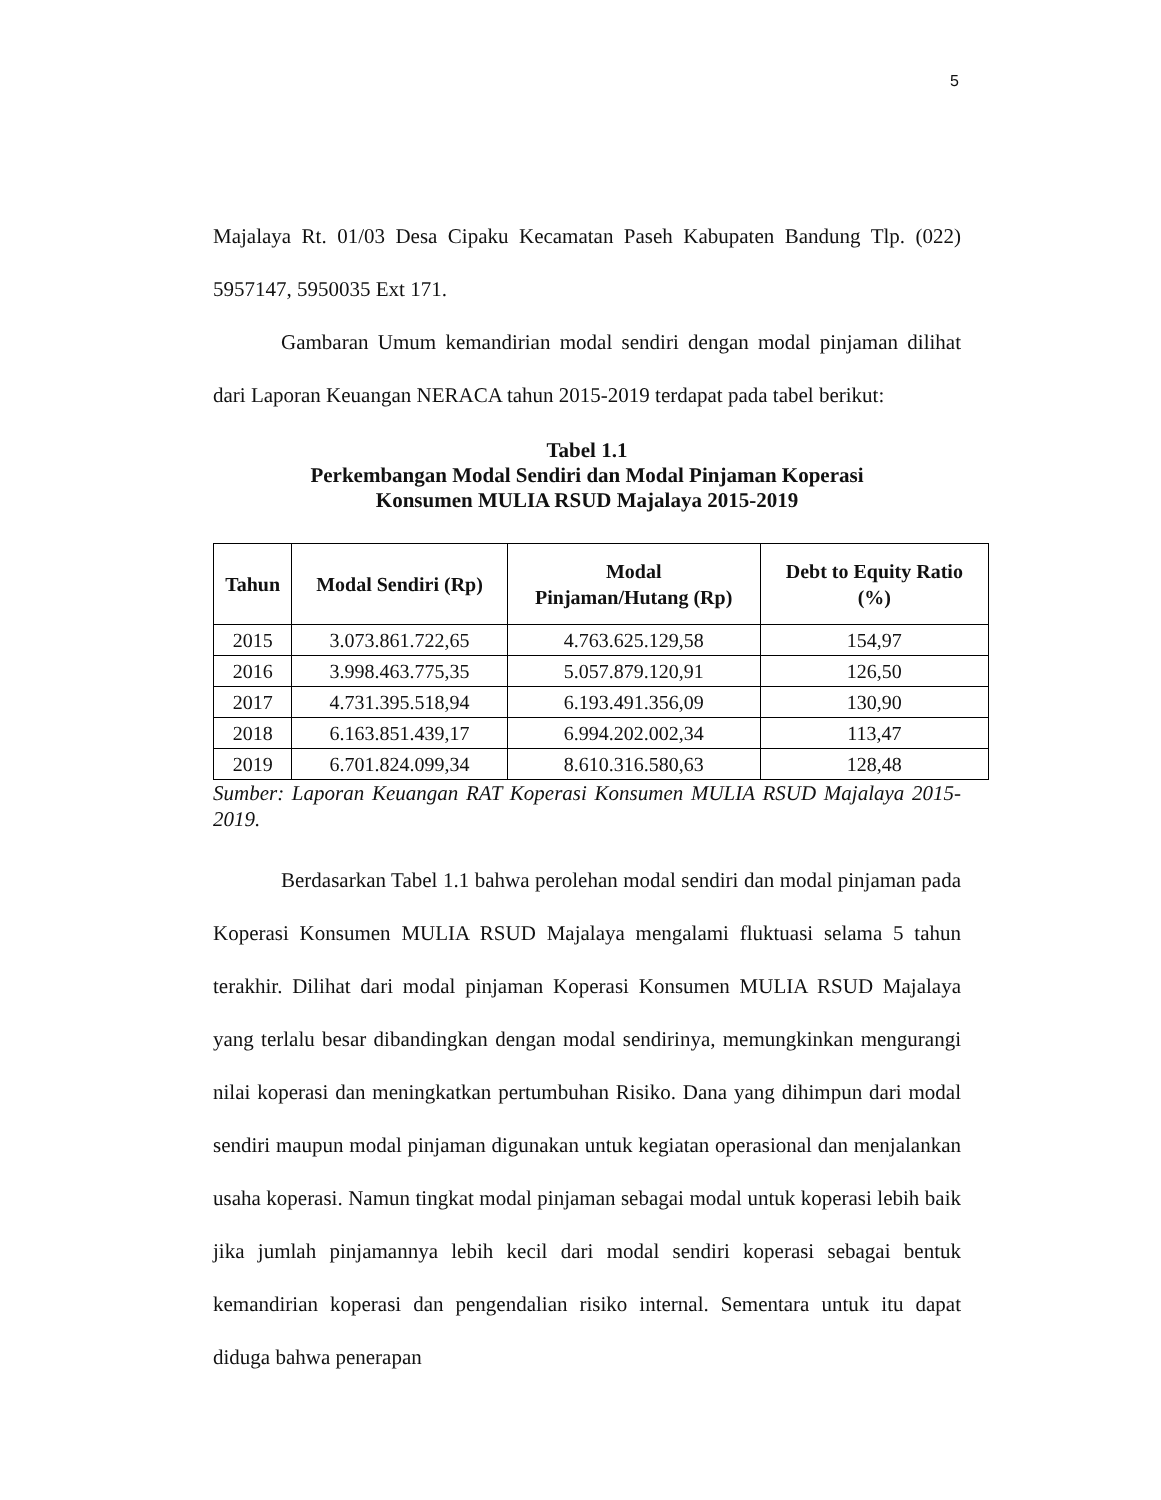5
Majalaya Rt. 01/03 Desa Cipaku Kecamatan Paseh Kabupaten Bandung Tlp. (022) 5957147, 5950035 Ext 171.
Gambaran Umum kemandirian modal sendiri dengan modal pinjaman dilihat dari Laporan Keuangan NERACA tahun 2015-2019 terdapat pada tabel berikut:
Tabel 1.1
Perkembangan Modal Sendiri dan Modal Pinjaman Koperasi
Konsumen MULIA RSUD Majalaya 2015-2019
| Tahun | Modal Sendiri (Rp) | Modal Pinjaman/Hutang (Rp) | Debt to Equity Ratio (%) |
| --- | --- | --- | --- |
| 2015 | 3.073.861.722,65 | 4.763.625.129,58 | 154,97 |
| 2016 | 3.998.463.775,35 | 5.057.879.120,91 | 126,50 |
| 2017 | 4.731.395.518,94 | 6.193.491.356,09 | 130,90 |
| 2018 | 6.163.851.439,17 | 6.994.202.002,34 | 113,47 |
| 2019 | 6.701.824.099,34 | 8.610.316.580,63 | 128,48 |
Sumber: Laporan Keuangan RAT Koperasi Konsumen MULIA RSUD Majalaya 2015-2019.
Berdasarkan Tabel 1.1 bahwa perolehan modal sendiri dan modal pinjaman pada Koperasi Konsumen MULIA RSUD Majalaya mengalami fluktuasi selama 5 tahun terakhir. Dilihat dari modal pinjaman Koperasi Konsumen MULIA RSUD Majalaya yang terlalu besar dibandingkan dengan modal sendirinya, memungkinkan mengurangi nilai koperasi dan meningkatkan pertumbuhan Risiko. Dana yang dihimpun dari modal sendiri maupun modal pinjaman digunakan untuk kegiatan operasional dan menjalankan usaha koperasi. Namun tingkat modal pinjaman sebagai modal untuk koperasi lebih baik jika jumlah pinjamannya lebih kecil dari modal sendiri koperasi sebagai bentuk kemandirian koperasi dan pengendalian risiko internal. Sementara untuk itu dapat diduga bahwa penerapan